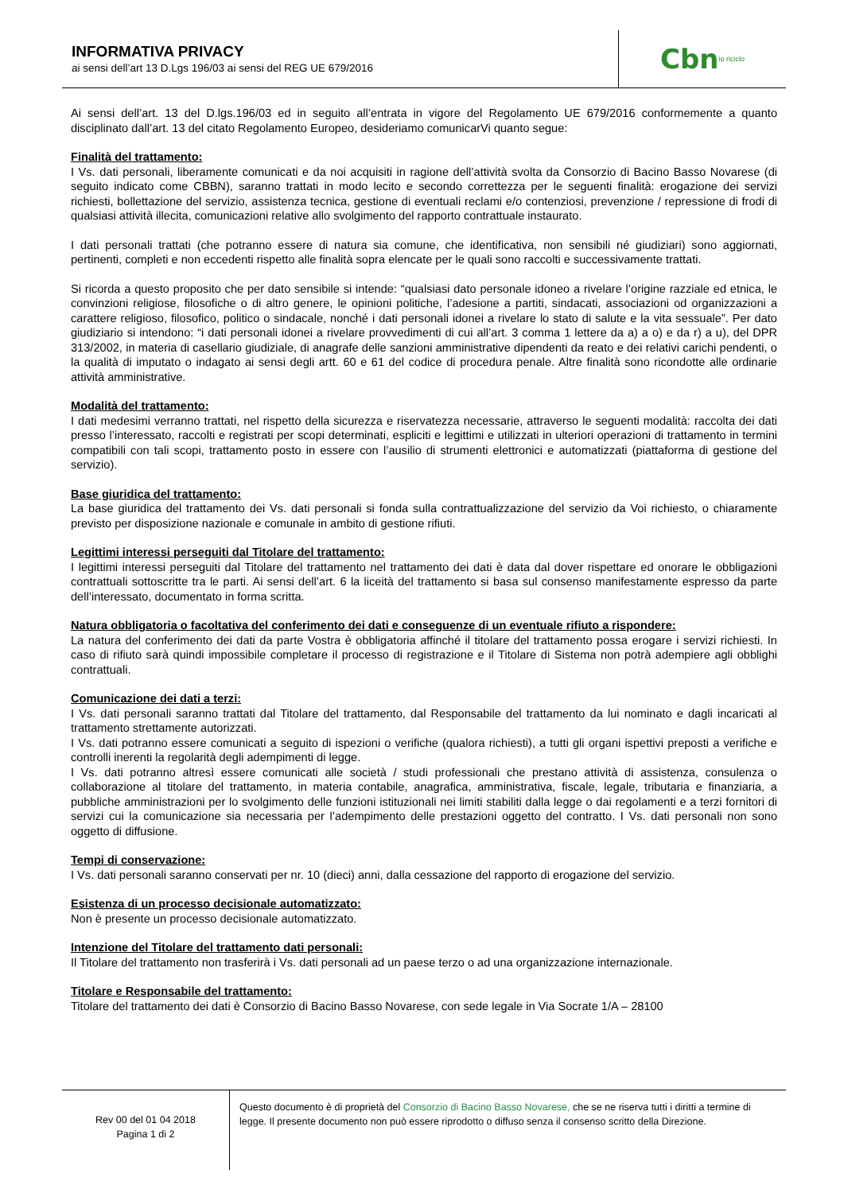INFORMATIVA PRIVACY
ai sensi dell’art 13 D.Lgs 196/03 ai sensi del REG UE 679/2016
Cbn io riciclo
Ai sensi dell’art. 13 del D.lgs.196/03 ed in seguito all’entrata in vigore del Regolamento UE 679/2016 conformemente a quanto disciplinato dall’art. 13 del citato Regolamento Europeo, desideriamo comunicarVi quanto segue:
Finalità del trattamento:
I Vs. dati personali, liberamente comunicati e da noi acquisiti in ragione dell’attività svolta da Consorzio di Bacino Basso Novarese (di seguito indicato come CBBN), saranno trattati in modo lecito e secondo correttezza per le seguenti finalità: erogazione dei servizi richiesti, bollettazione del servizio, assistenza tecnica, gestione di eventuali reclami e/o contenziosi, prevenzione / repressione di frodi di qualsiasi attività illecita, comunicazioni relative allo svolgimento del rapporto contrattuale instaurato.
I dati personali trattati (che potranno essere di natura sia comune, che identificativa, non sensibili né giudiziari) sono aggiornati, pertinenti, completi e non eccedenti rispetto alle finalità sopra elencate per le quali sono raccolti e successivamente trattati.
Si ricorda a questo proposito che per dato sensibile si intende: “qualsiasi dato personale idoneo a rivelare l’origine razziale ed etnica, le convinzioni religiose, filosofiche o di altro genere, le opinioni politiche, l’adesione a partiti, sindacati, associazioni od organizzazioni a carattere religioso, filosofico, politico o sindacale, nonché i dati personali idonei a rivelare lo stato di salute e la vita sessuale”. Per dato giudiziario si intendono: “i dati personali idonei a rivelare provvedimenti di cui all’art. 3 comma 1 lettere da a) a o) e da r) a u), del DPR 313/2002, in materia di casellario giudiziale, di anagrafe delle sanzioni amministrative dipendenti da reato e dei relativi carichi pendenti, o la qualità di imputato o indagato ai sensi degli artt. 60 e 61 del codice di procedura penale. Altre finalità sono ricondotte alle ordinarie attività amministrative.
Modalità del trattamento:
I dati medesimi verranno trattati, nel rispetto della sicurezza e riservatezza necessarie, attraverso le seguenti modalità: raccolta dei dati presso l’interessato, raccolti e registrati per scopi determinati, espliciti e legittimi e utilizzati in ulteriori operazioni di trattamento in termini compatibili con tali scopi, trattamento posto in essere con l’ausilio di strumenti elettronici e automatizzati (piattaforma di gestione del servizio).
Base giuridica del trattamento:
La base giuridica del trattamento dei Vs. dati personali si fonda sulla contrattualizzazione del servizio da Voi richiesto, o chiaramente previsto per disposizione nazionale e comunale in ambito di gestione rifiuti.
Legittimi interessi perseguiti dal Titolare del trattamento:
I legittimi interessi perseguiti dal Titolare del trattamento nel trattamento dei dati è data dal dover rispettare ed onorare le obbligazioni contrattuali sottoscritte tra le parti. Ai sensi dell’art. 6 la liceità del trattamento si basa sul consenso manifestamente espresso da parte dell’interessato, documentato in forma scritta.
Natura obbligatoria o facoltativa del conferimento dei dati e conseguenze di un eventuale rifiuto a rispondere:
La natura del conferimento dei dati da parte Vostra è obbligatoria affinché il titolare del trattamento possa erogare i servizi richiesti. In caso di rifiuto sarà quindi impossibile completare il processo di registrazione e il Titolare di Sistema non potrà adempiere agli obblighi contrattuali.
Comunicazione dei dati a terzi:
I Vs. dati personali saranno trattati dal Titolare del trattamento, dal Responsabile del trattamento da lui nominato e dagli incaricati al trattamento strettamente autorizzati.
I Vs. dati potranno essere comunicati a seguito di ispezioni o verifiche (qualora richiesti), a tutti gli organi ispettivi preposti a verifiche e controlli inerenti la regolarità degli adempimenti di legge.
I Vs. dati potranno altresì essere comunicati alle società / studi professionali che prestano attività di assistenza, consulenza o collaborazione al titolare del trattamento, in materia contabile, anagrafica, amministrativa, fiscale, legale, tributaria e finanziaria, a pubbliche amministrazioni per lo svolgimento delle funzioni istituzionali nei limiti stabiliti dalla legge o dai regolamenti e a terzi fornitori di servizi cui la comunicazione sia necessaria per l’adempimento delle prestazioni oggetto del contratto. I Vs. dati personali non sono oggetto di diffusione.
Tempi di conservazione:
I Vs. dati personali saranno conservati per nr. 10 (dieci) anni, dalla cessazione del rapporto di erogazione del servizio.
Esistenza di un processo decisionale automatizzato:
Non è presente un processo decisionale automatizzato.
Intenzione del Titolare del trattamento dati personali:
Il Titolare del trattamento non trasferirà i Vs. dati personali ad un paese terzo o ad una organizzazione internazionale.
Titolare e Responsabile del trattamento:
Titolare del trattamento dei dati è Consorzio di Bacino Basso Novarese, con sede legale in Via Socrate 1/A – 28100
Rev 00 del 01 04 2018
Pagina 1 di 2
Questo documento è di proprietà del Consorzio di Bacino Basso Novarese, che se ne riserva tutti i diritti a termine di legge. Il presente documento non può essere riprodotto o diffuso senza il consenso scritto della Direzione.